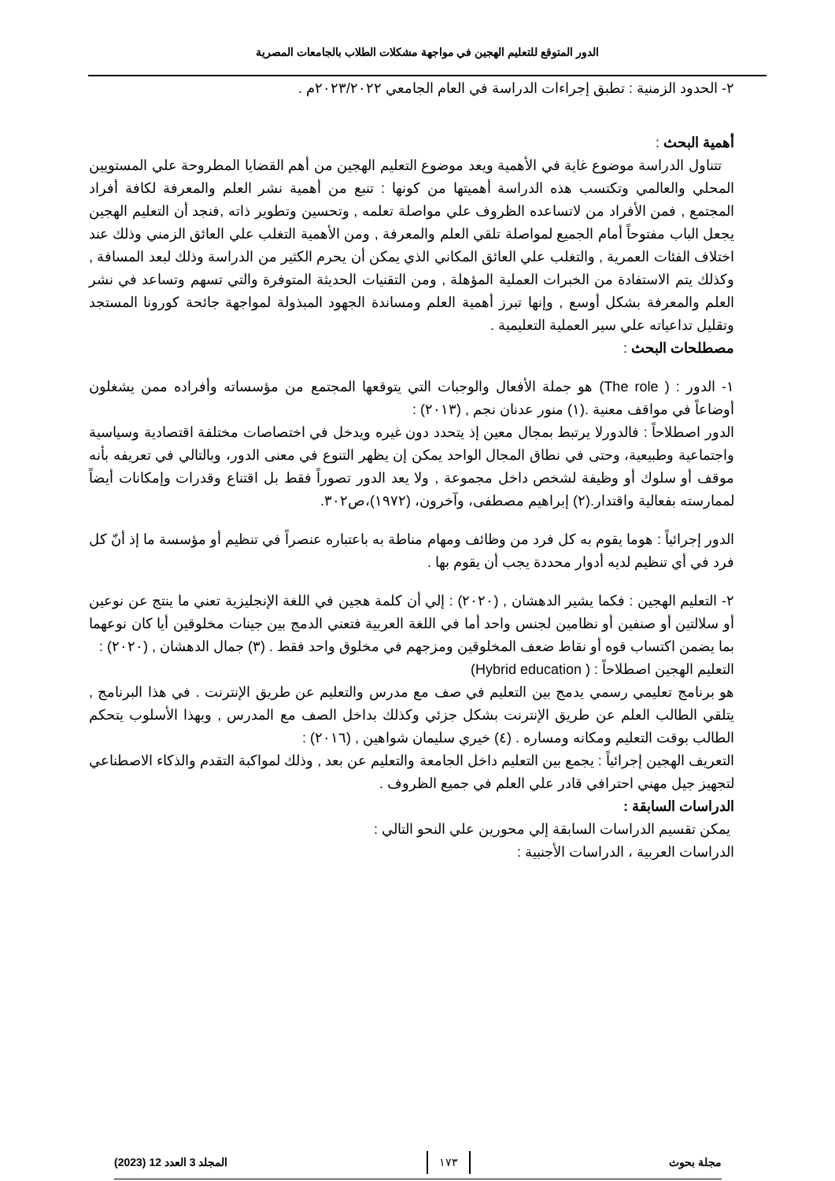الدور المتوقع للتعليم الهجين في مواجهة مشكلات الطلاب بالجامعات المصرية
٢- الحدود الزمنية : تطبق إجراءات الدراسة في العام الجامعي ٢٠٢٣/٢٠٢٢م .
أهمية البحث :
تتناول الدراسة موضوع غاية في الأهمية ويعد موضوع التعليم الهجين من أهم القضايا المطروحة علي المستويين المحلي والعالمي وتكتسب هذه الدراسة أهميتها من كونها : تنبع من أهمية نشر العلم والمعرفة لكافة أفراد المجتمع , فمن الأفراد من لاتساعده الظروف علي مواصلة تعلمه , وتحسين وتطوير ذاته ,فنجد أن التعليم الهجين يجعل الباب مفتوحاً أمام الجميع لمواصلة تلقي العلم والمعرفة , ومن الأهمية التغلب علي العائق الزمني وذلك عند اختلاف الفئات العمرية , والتغلب علي العائق المكاني الذي يمكن أن يحرم الكثير من الدراسة وذلك لبعد المسافة , وكذلك يتم الاستفادة من الخبرات العملية المؤهلة , ومن التقنيات الحديثة المتوفرة والتي تسهم وتساعد في نشر العلم والمعرفة بشكل أوسع , وإنها تبرز أهمية العلم ومساندة الجهود المبذولة لمواجهة جائحة كورونا المستجد وتقليل تداعياته علي سير العملية التعليمية .
مصطلحات البحث :
١- الدور : ( The role) هو جملة الأفعال والوجبات التي يتوقعها المجتمع من مؤسساته وأفراده ممن يشغلون أوضاعاً في مواقف معنية .(١) منور عدنان نجم , (٢٠١٣) :
الدور اصطلاحاً : فالدورلا يرتبط بمجال معين إذ يتحدد دون غيره ويدخل في اختصاصات مختلفة اقتصادية وسياسية واجتماعية وطبيعية، وحتى في نطاق المجال الواحد يمكن إن يظهر التنوع في معنى الدور، وبالتالي في تعريفه بأنه موقف أو سلوك أو وظيفة لشخص داخل مجموعة , ولا يعد الدور تصوراً فقط بل اقتناع وقدرات وإمكانات أيضاً لممارسته بفعالية واقتدار.(٢) إبراهيم مصطفى، وآخرون، (١٩٧٢)،ص٣٠٢.
الدور إجرائياً : هوما يقوم به كل فرد من وظائف ومهام مناطة به باعتباره عنصراً في تنظيم أو مؤسسة ما إذ أنّ كل فرد في أي تنظيم لديه أدوار محددة يجب أن يقوم بها .
٢- التعليم الهجين : فكما يشير الدهشان , (٢٠٢٠) : إلي أن كلمة هجين في اللغة الإنجليزية تعني ما ينتج عن نوعين أو سلالتين أو صنفين أو نظامين لجنس واحد أما في اللغة العربية فتعني الدمج بين جينات مخلوقين أيا كان نوعهما بما يضمن اكتساب قوه أو نقاط ضعف المخلوقين ومزجهم في مخلوق واحد فقط . (٣) جمال الدهشان , (٢٠٢٠) :
التعليم الهجين اصطلاحاً : ( Hybrid education)
هو برنامج تعليمي رسمي يدمج بين التعليم في صف مع مدرس والتعليم عن طريق الإنترنت . في هذا البرنامج , يتلقي الطالب العلم عن طريق الإنترنت بشكل جزئي وكذلك بداخل الصف مع المدرس , وبهذا الأسلوب يتحكم الطالب بوقت التعليم ومكانه ومساره . (٤) خيري سليمان شواهين , (٢٠١٦) :
التعريف الهجين إجرائياً : يجمع بين التعليم داخل الجامعة والتعليم عن بعد , وذلك لمواكبة التقدم والذكاء الاصطناعي لتجهيز جيل مهني احترافي قادر علي العلم في جميع الظروف .
الدراسات السابقة :
يمكن تقسيم الدراسات السابقة إلي محورين علي النحو التالي :
الدراسات العربية ، الدراسات الأجنبية :
مجلة بحوث ١٧٣ المجلد 3 العدد 12 (2023)